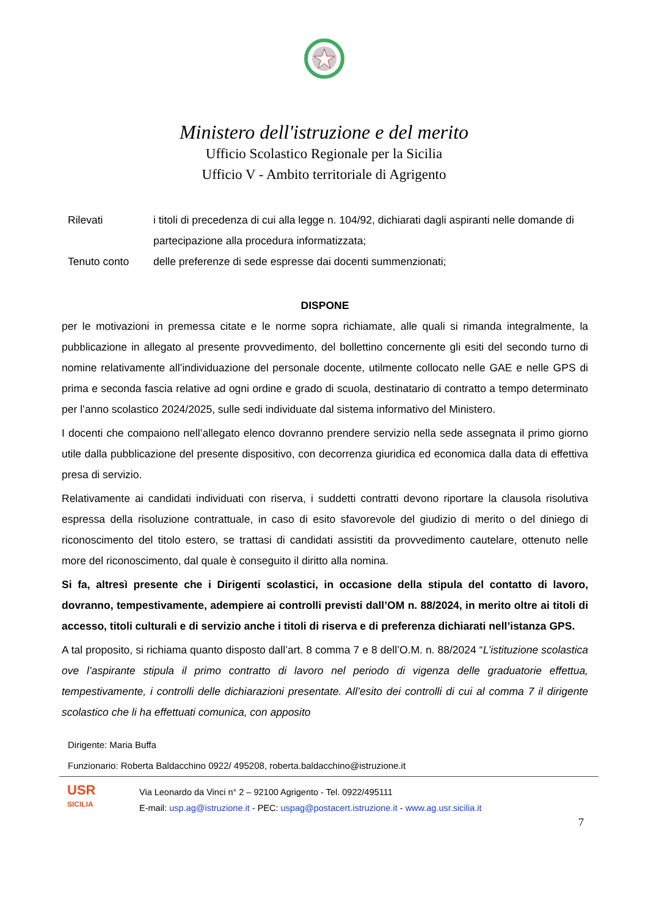Ministero dell'istruzione e del merito
Ufficio Scolastico Regionale per la Sicilia
Ufficio V - Ambito territoriale di Agrigento
Rilevati i titoli di precedenza di cui alla legge n. 104/92, dichiarati dagli aspiranti nelle domande di partecipazione alla procedura informatizzata;
Tenuto conto delle preferenze di sede espresse dai docenti summenzionati;
DISPONE
per le motivazioni in premessa citate e le norme sopra richiamate, alle quali si rimanda integralmente, la pubblicazione in allegato al presente provvedimento, del bollettino concernente gli esiti del secondo turno di nomine relativamente all’individuazione del personale docente, utilmente collocato nelle GAE e nelle GPS di prima e seconda fascia relative ad ogni ordine e grado di scuola, destinatario di contratto a tempo determinato per l’anno scolastico 2024/2025, sulle sedi individuate dal sistema informativo del Ministero.
I docenti che compaiono nell’allegato elenco dovranno prendere servizio nella sede assegnata il primo giorno utile dalla pubblicazione del presente dispositivo, con decorrenza giuridica ed economica dalla data di effettiva presa di servizio.
Relativamente ai candidati individuati con riserva, i suddetti contratti devono riportare la clausola risolutiva espressa della risoluzione contrattuale, in caso di esito sfavorevole del giudizio di merito o del diniego di riconoscimento del titolo estero, se trattasi di candidati assistiti da provvedimento cautelare, ottenuto nelle more del riconoscimento, dal quale è conseguito il diritto alla nomina.
Si fa, altresì presente che i Dirigenti scolastici, in occasione della stipula del contatto di lavoro, dovranno, tempestivamente, adempiere ai controlli previsti dall’OM n. 88/2024, in merito oltre ai titoli di accesso, titoli culturali e di servizio anche i titoli di riserva e di preferenza dichiarati nell’istanza GPS.
A tal proposito, si richiama quanto disposto dall’art. 8 comma 7 e 8 dell’O.M. n. 88/2024 “L’istituzione scolastica ove l’aspirante stipula il primo contratto di lavoro nel periodo di vigenza delle graduatorie effettua, tempestivamente, i controlli delle dichiarazioni presentate. All’esito dei controlli di cui al comma 7 il dirigente scolastico che li ha effettuati comunica, con apposito
Dirigente: Maria Buffa
Funzionario: Roberta Baldacchino 0922/ 495208, roberta.baldacchino@istruzione.it
USR
SICILIA
Via Leonardo da Vinci n° 2 – 92100 Agrigento - Tel. 0922/495111
E-mail: usp.ag@istruzione.it - PEC: uspag@postacert.istruzione.it - www.ag.usr.sicilia.it
7